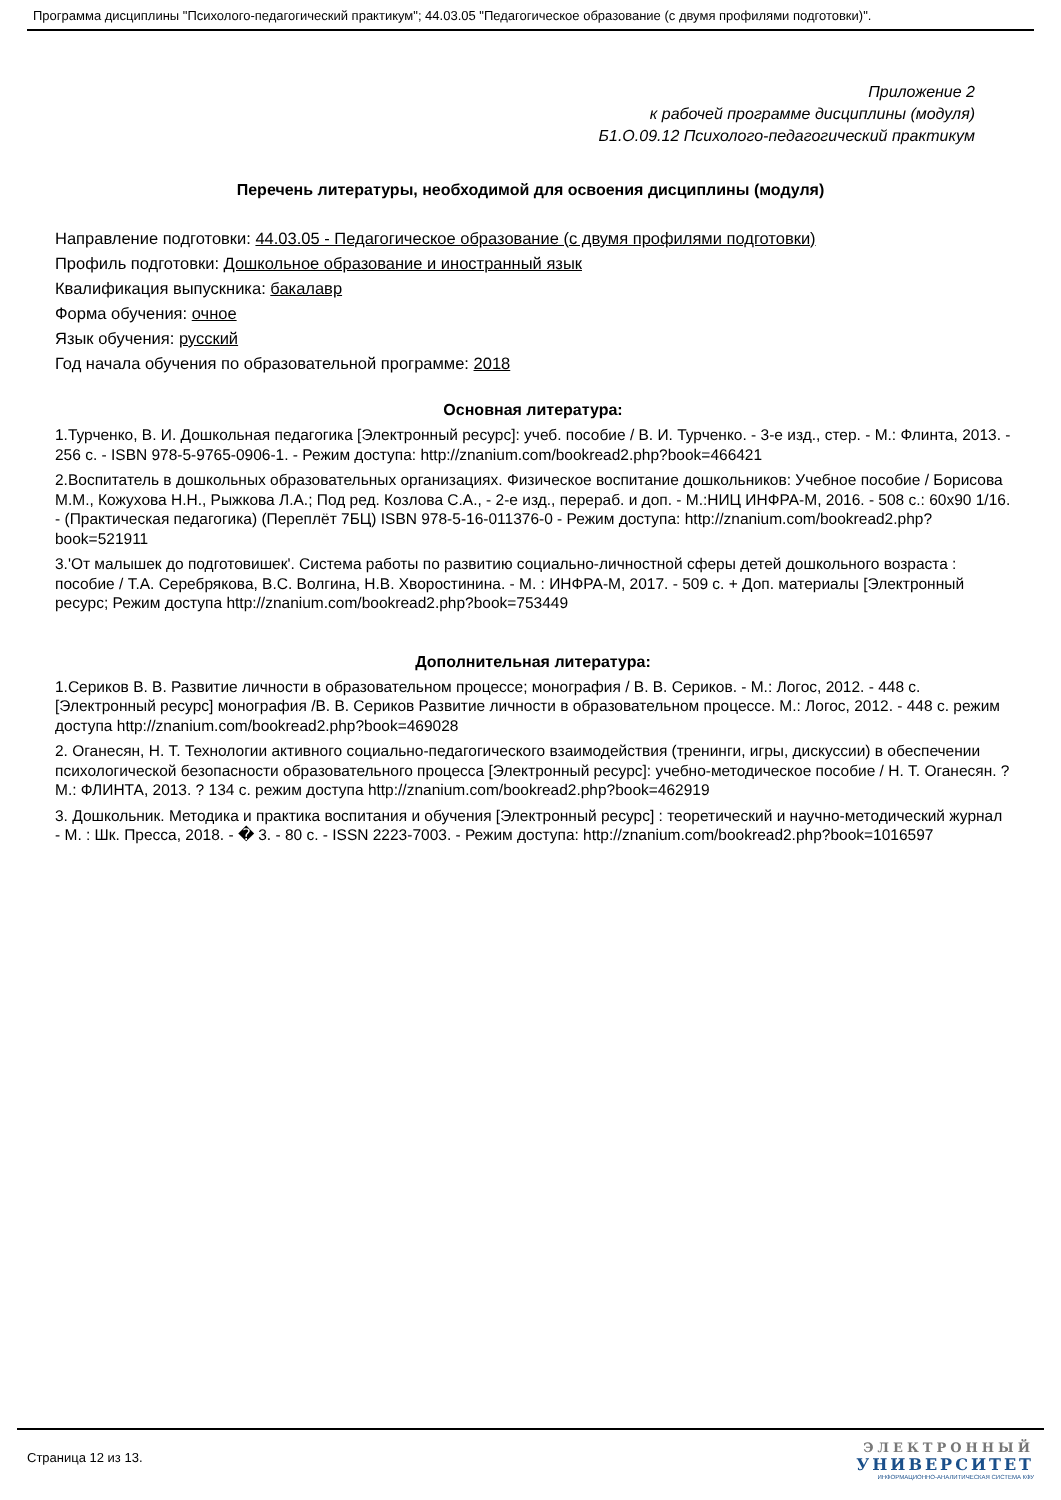Программа дисциплины "Психолого-педагогический практикум"; 44.03.05 "Педагогическое образование (с двумя профилями подготовки)".
Приложение 2
к рабочей программе дисциплины (модуля)
Б1.О.09.12 Психолого-педагогический практикум
Перечень литературы, необходимой для освоения дисциплины (модуля)
Направление подготовки: 44.03.05 - Педагогическое образование (с двумя профилями подготовки)
Профиль подготовки: Дошкольное образование и иностранный язык
Квалификация выпускника: бакалавр
Форма обучения: очное
Язык обучения: русский
Год начала обучения по образовательной программе: 2018
Основная литература:
1.Турченко, В. И. Дошкольная педагогика [Электронный ресурс]: учеб. пособие / В. И. Турченко. - 3-е изд., стер. - М.: Флинта, 2013. - 256 с. - ISBN 978-5-9765-0906-1. - Режим доступа: http://znanium.com/bookread2.php?book=466421
2.Воспитатель в дошкольных образовательных организациях. Физическое воспитание дошкольников: Учебное пособие / Борисова М.М., Кожухова Н.Н., Рыжкова Л.А.; Под ред. Козлова С.А., - 2-е изд., перераб. и доп. - М.:НИЦ ИНФРА-М, 2016. - 508 с.: 60x90 1/16. - (Практическая педагогика) (Переплёт 7БЦ) ISBN 978-5-16-011376-0 - Режим доступа: http://znanium.com/bookread2.php?book=521911
3.'От малышек до подготовишек'. Система работы по развитию социально-личностной сферы детей дошкольного возраста : пособие / Т.А. Серебрякова, В.С. Волгина, Н.В. Хворостинина. - М. : ИНФРА-М, 2017. - 509 с. + Доп. материалы [Электронный ресурс; Режим доступа http://znanium.com/bookread2.php?book=753449
Дополнительная литература:
1.Сериков В. В. Развитие личности в образовательном процессе; монография / В. В. Сериков. - М.: Логос, 2012. - 448 с. [Электронный ресурс] монография /В. В. Сериков Развитие личности в образовательном процессе. М.: Логос, 2012. - 448 с. режим доступа http://znanium.com/bookread2.php?book=469028
2. Оганесян, Н. Т. Технологии активного социально-педагогического взаимодействия (тренинги, игры, дискуссии) в обеспечении психологической безопасности образовательного процесса [Электронный ресурс]: учебно-методическое пособие / Н. Т. Оганесян. ? М.: ФЛИНТА, 2013. ? 134 с. режим доступа http://znanium.com/bookread2.php?book=462919
3. Дошкольник. Методика и практика воспитания и обучения [Электронный ресурс] : теоретический и научно-методический журнал - М. : Шк. Пресса, 2018. - � 3. - 80 с. - ISSN 2223-7003. - Режим доступа: http://znanium.com/bookread2.php?book=1016597
Страница 12 из 13.
ЭЛЕКТРОННЫЙ
УНИВЕРСИТЕТ
ИНФОРМАЦИОННО-АНАЛИТИЧЕСКАЯ СИСТЕМА КФУ